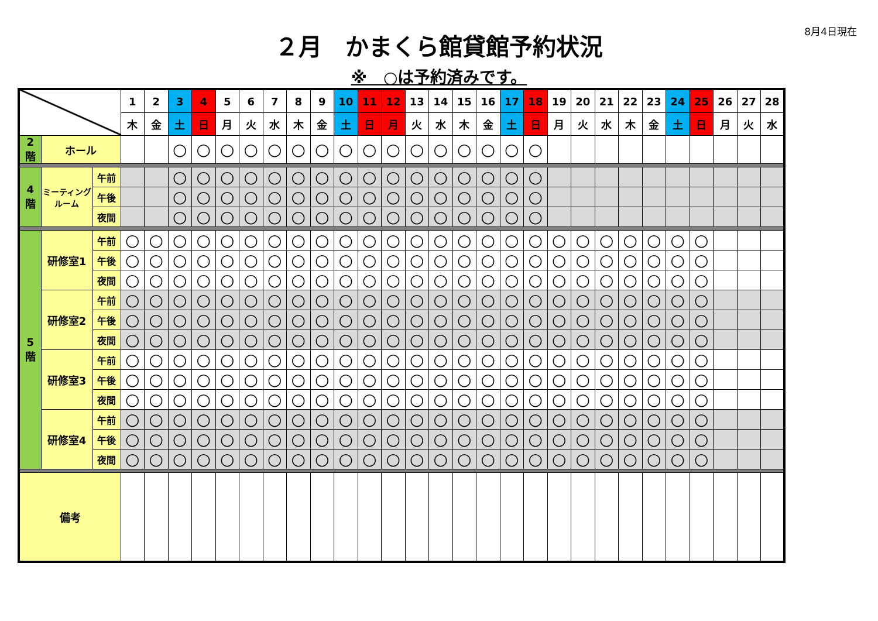8月4日現在
２月　かまくら館貸館予約状況
※　○は予約済みです。
| | | | 1 | 2 | 3 | 4 | 5 | 6 | 7 | 8 | 9 | 10 | 11 | 12 | 13 | 14 | 15 | 16 | 17 | 18 | 19 | 20 | 21 | 22 | 23 | 24 | 25 | 26 | 27 | 28 |
| | | | 木 | 金 | 土 | 日 | 月 | 火 | 水 | 木 | 金 | 土 | 日 | 月 | 火 | 水 | 木 | 金 | 土 | 日 | 月 | 火 | 水 | 木 | 金 | 土 | 日 | 月 | 火 | 水 |
| 2 階 | ホール | | | | ○ | ○ | ○ | ○ | ○ | ○ | ○ | ○ | ○ | ○ | ○ | ○ | ○ | ○ | ○ | ○ | | | | | | | | | | |
| 4 階 | ミーティング ルーム | 午前 | | | ○ | ○ | ○ | ○ | ○ | ○ | ○ | ○ | ○ | ○ | ○ | ○ | ○ | ○ | ○ | ○ | | | | | | | | | | |
| | | 午後 | | | ○ | ○ | ○ | ○ | ○ | ○ | ○ | ○ | ○ | ○ | ○ | ○ | ○ | ○ | ○ | ○ | | | | | | | | | | |
| | | 夜間 | | | ○ | ○ | ○ | ○ | ○ | ○ | ○ | ○ | ○ | ○ | ○ | ○ | ○ | ○ | ○ | ○ | | | | | | | | | | |
| 5 階 | 研修室1 | 午前 | ○ | ○ | ○ | ○ | ○ | ○ | ○ | ○ | ○ | ○ | ○ | ○ | ○ | ○ | ○ | ○ | ○ | ○ | ○ | ○ | ○ | ○ | ○ | ○ | ○ | | | |
| | | 午後 | ○ | ○ | ○ | ○ | ○ | ○ | ○ | ○ | ○ | ○ | ○ | ○ | ○ | ○ | ○ | ○ | ○ | ○ | ○ | ○ | ○ | ○ | ○ | ○ | ○ | | | |
| | | 夜間 | ○ | ○ | ○ | ○ | ○ | ○ | ○ | ○ | ○ | ○ | ○ | ○ | ○ | ○ | ○ | ○ | ○ | ○ | ○ | ○ | ○ | ○ | ○ | ○ | ○ | | | |
| | 研修室2 | 午前 | ○ | ○ | ○ | ○ | ○ | ○ | ○ | ○ | ○ | ○ | ○ | ○ | ○ | ○ | ○ | ○ | ○ | ○ | ○ | ○ | ○ | ○ | ○ | ○ | ○ | | | |
| | | 午後 | ○ | ○ | ○ | ○ | ○ | ○ | ○ | ○ | ○ | ○ | ○ | ○ | ○ | ○ | ○ | ○ | ○ | ○ | ○ | ○ | ○ | ○ | ○ | ○ | ○ | | | |
| | | 夜間 | ○ | ○ | ○ | ○ | ○ | ○ | ○ | ○ | ○ | ○ | ○ | ○ | ○ | ○ | ○ | ○ | ○ | ○ | ○ | ○ | ○ | ○ | ○ | ○ | ○ | | | |
| | 研修室3 | 午前 | ○ | ○ | ○ | ○ | ○ | ○ | ○ | ○ | ○ | ○ | ○ | ○ | ○ | ○ | ○ | ○ | ○ | ○ | ○ | ○ | ○ | ○ | ○ | ○ | ○ | | | |
| | | 午後 | ○ | ○ | ○ | ○ | ○ | ○ | ○ | ○ | ○ | ○ | ○ | ○ | ○ | ○ | ○ | ○ | ○ | ○ | ○ | ○ | ○ | ○ | ○ | ○ | ○ | | | |
| | | 夜間 | ○ | ○ | ○ | ○ | ○ | ○ | ○ | ○ | ○ | ○ | ○ | ○ | ○ | ○ | ○ | ○ | ○ | ○ | ○ | ○ | ○ | ○ | ○ | ○ | ○ | | | |
| | 研修室4 | 午前 | ○ | ○ | ○ | ○ | ○ | ○ | ○ | ○ | ○ | ○ | ○ | ○ | ○ | ○ | ○ | ○ | ○ | ○ | ○ | ○ | ○ | ○ | ○ | ○ | ○ | | | |
| | | 午後 | ○ | ○ | ○ | ○ | ○ | ○ | ○ | ○ | ○ | ○ | ○ | ○ | ○ | ○ | ○ | ○ | ○ | ○ | ○ | ○ | ○ | ○ | ○ | ○ | ○ | | | |
| | | 夜間 | ○ | ○ | ○ | ○ | ○ | ○ | ○ | ○ | ○ | ○ | ○ | ○ | ○ | ○ | ○ | ○ | ○ | ○ | ○ | ○ | ○ | ○ | ○ | ○ | ○ | | | |
| 備考 | | | | | | | | | | | | | | | | | | | | | | | | | | | | | | |